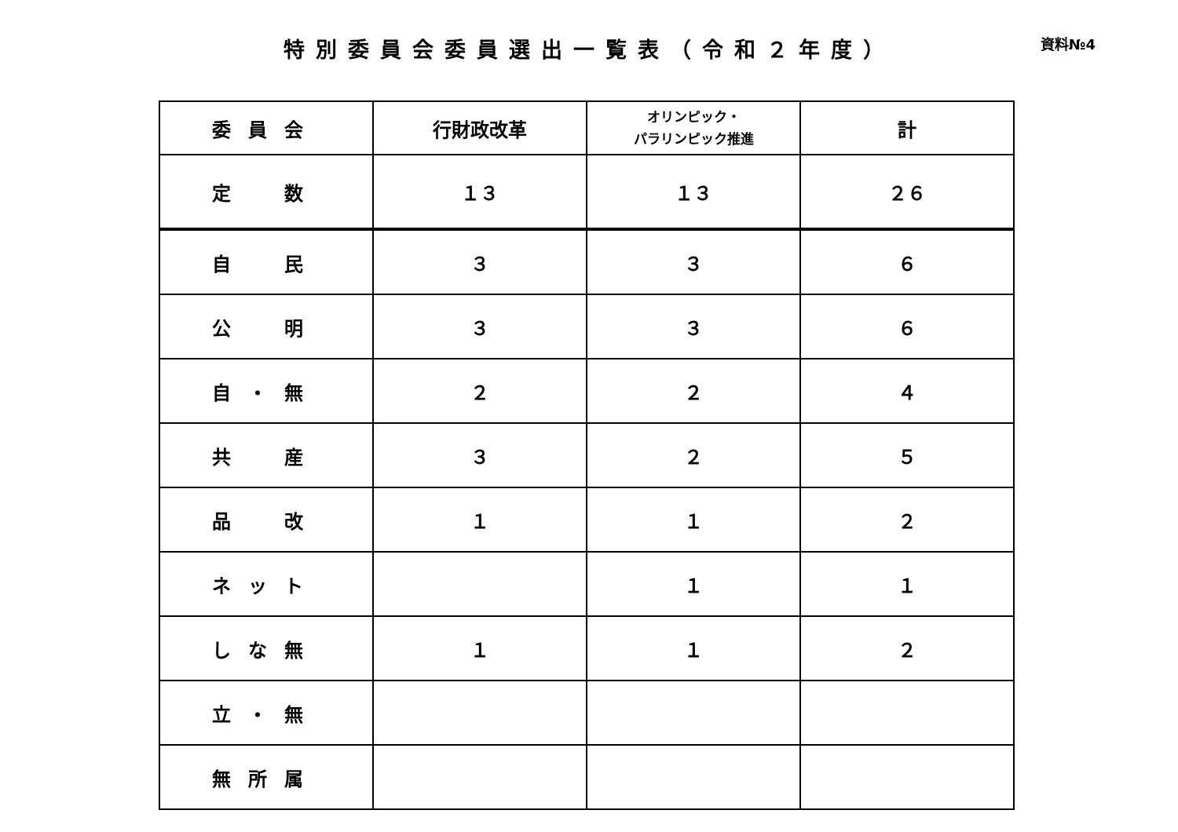特別委員会委員選出一覧表（令和２年度）
資料№4
| 委員会 | 行財政改革 | オリンピック・ パラリンピック推進 | 計 |
| 定 数 | １３ | １３ | ２６ |
| 自 民 | ３ | ３ | ６ |
| 公 明 | ３ | ３ | ６ |
| 自・無 | ２ | ２ | ４ |
| 共 産 | ３ | ２ | ５ |
| 品 改 | １ | １ | ２ |
| ネット | | １ | １ |
| しな無 | １ | １ | ２ |
| 立・無 | | | |
| 無所属 | | | |